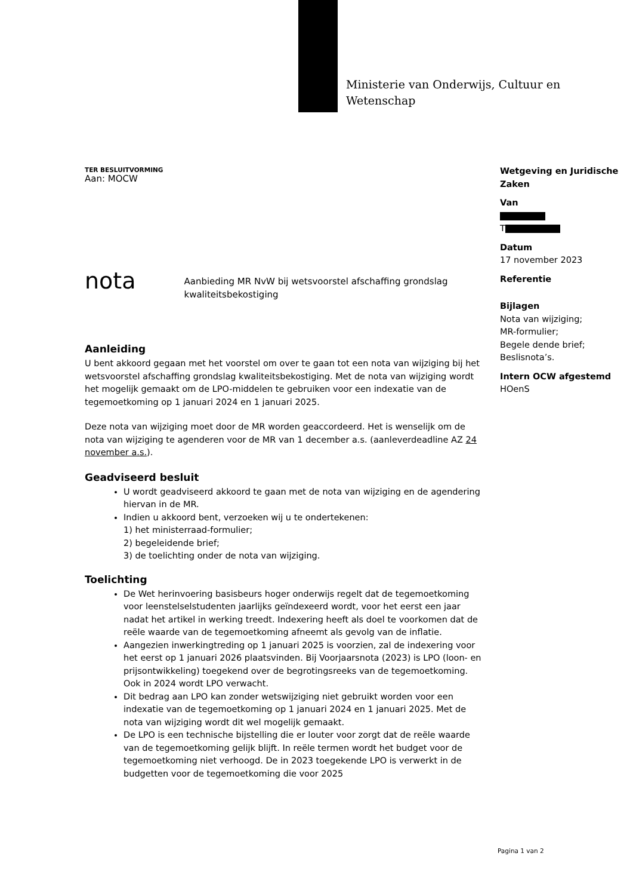Ministerie van Onderwijs, Cultuur en
Wetenschap
TER BESLUITVORMING
Aan: MOCW
nota
Aanbieding MR NvW bij wetsvoorstel afschaffing grondslag kwaliteitsbekostiging
Aanleiding
U bent akkoord gegaan met het voorstel om over te gaan tot een nota van wijziging bij het wetsvoorstel afschaffing grondslag kwaliteitsbekostiging. Met de nota van wijziging wordt het mogelijk gemaakt om de LPO-middelen te gebruiken voor een indexatie van de tegemoetkoming op 1 januari 2024 en 1 januari 2025.
Deze nota van wijziging moet door de MR worden geaccordeerd. Het is wenselijk om de nota van wijziging te agenderen voor de MR van 1 december a.s. (aanleverdeadline AZ 24 november a.s.).
Geadviseerd besluit
U wordt geadviseerd akkoord te gaan met de nota van wijziging en de agendering hiervan in de MR.
Indien u akkoord bent, verzoeken wij u te ondertekenen:
1) het ministerraad-formulier;
2) begeleidende brief;
3) de toelichting onder de nota van wijziging.
Toelichting
De Wet herinvoering basisbeurs hoger onderwijs regelt dat de tegemoetkoming voor leenstelselstudenten jaarlijks geïndexeerd wordt, voor het eerst een jaar nadat het artikel in werking treedt. Indexering heeft als doel te voorkomen dat de reële waarde van de tegemoetkoming afneemt als gevolg van de inflatie.
Aangezien inwerkingtreding op 1 januari 2025 is voorzien, zal de indexering voor het eerst op 1 januari 2026 plaatsvinden. Bij Voorjaarsnota (2023) is LPO (loon- en prijsontwikkeling) toegekend over de begrotingsreeks van de tegemoetkoming. Ook in 2024 wordt LPO verwacht.
Dit bedrag aan LPO kan zonder wetswijziging niet gebruikt worden voor een indexatie van de tegemoetkoming op 1 januari 2024 en 1 januari 2025. Met de nota van wijziging wordt dit wel mogelijk gemaakt.
De LPO is een technische bijstelling die er louter voor zorgt dat de reële waarde van de tegemoetkoming gelijk blijft. In reële termen wordt het budget voor de tegemoetkoming niet verhoogd. De in 2023 toegekende LPO is verwerkt in de budgetten voor de tegemoetkoming die voor 2025
Wetgeving en Juridische Zaken
Van
T
Datum
17 november 2023
Referentie
Bijlagen
Nota van wijziging;
MR-formulier;
Begele dende brief;
Beslisnota’s.
Intern OCW afgestemd
HOenS
Pagina 1 van 2